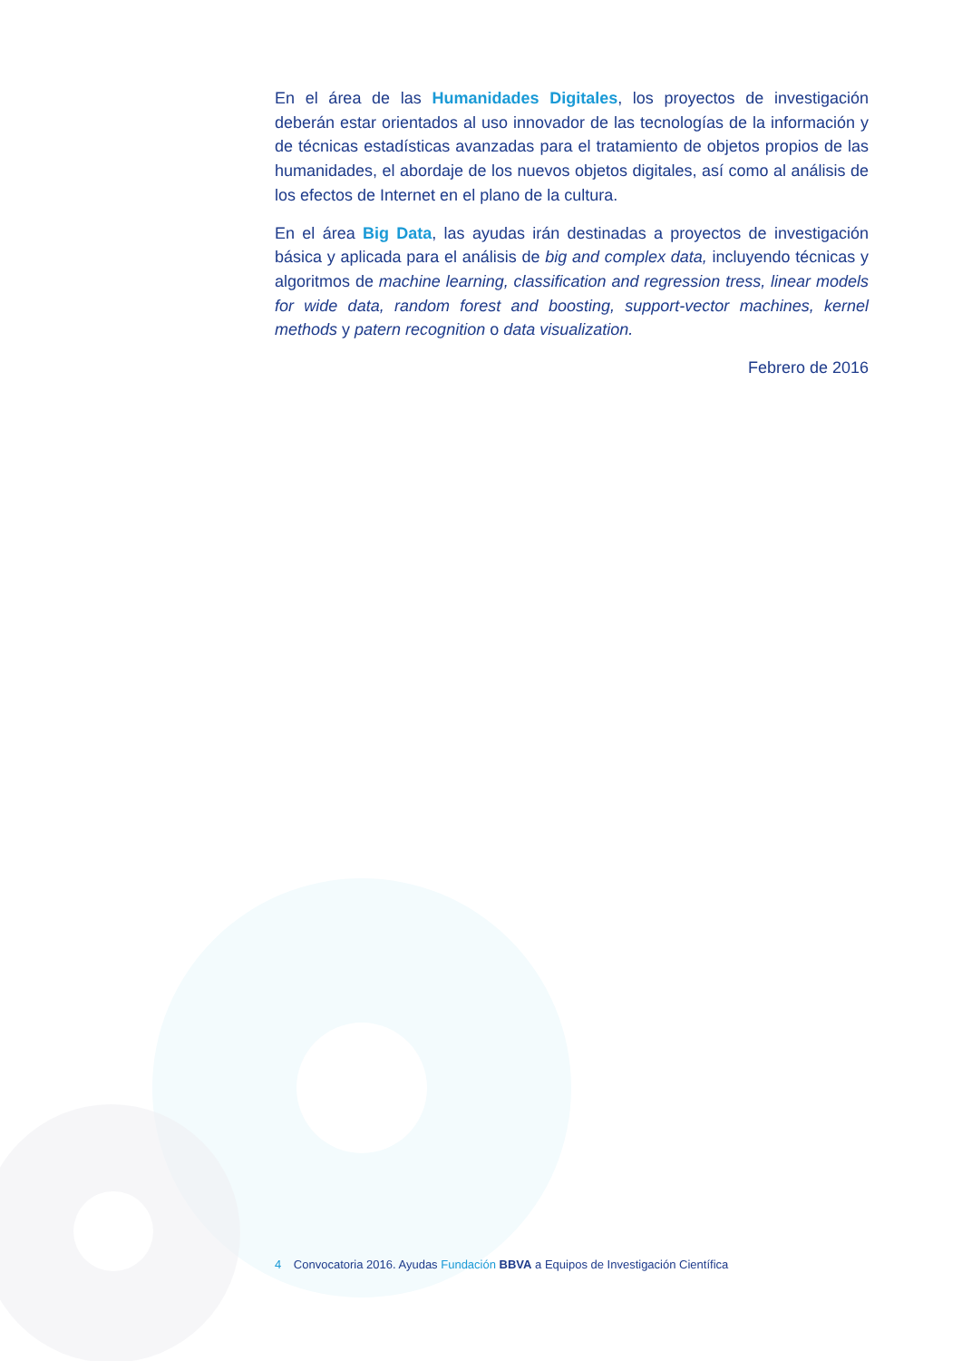En el área de las Humanidades Digitales, los proyectos de investigación deberán estar orientados al uso innovador de las tecnologías de la información y de técnicas estadísticas avanzadas para el tratamiento de objetos propios de las humanidades, el abordaje de los nuevos objetos digitales, así como al análisis de los efectos de Internet en el plano de la cultura.
En el área Big Data, las ayudas irán destinadas a proyectos de investigación básica y aplicada para el análisis de big and complex data, incluyendo técnicas y algoritmos de machine learning, classification and regression tress, linear models for wide data, random forest and boosting, support-vector machines, kernel methods y patern recognition o data visualization.
Febrero de 2016
4 Convocatoria 2016. Ayudas Fundación BBVA a Equipos de Investigación Científica